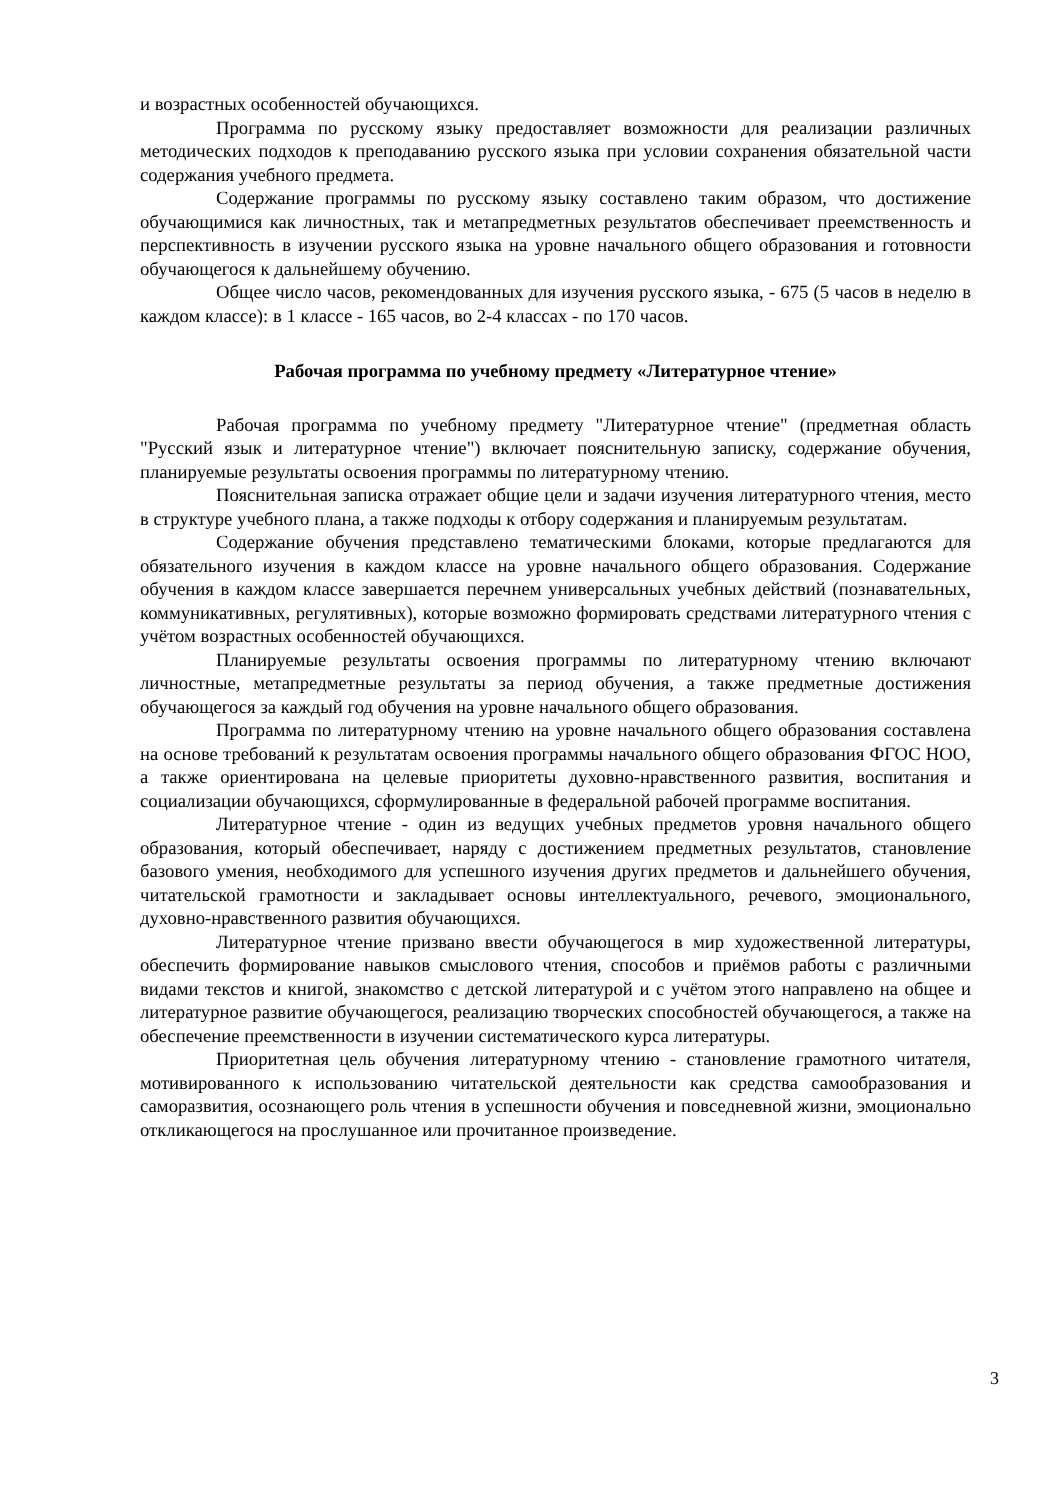и возрастных особенностей обучающихся.
Программа по русскому языку предоставляет возможности для реализации различных методических подходов к преподаванию русского языка при условии сохранения обязательной части содержания учебного предмета.
Содержание программы по русскому языку составлено таким образом, что достижение обучающимися как личностных, так и метапредметных результатов обеспечивает преемственность и перспективность в изучении русского языка на уровне начального общего образования и готовности обучающегося к дальнейшему обучению.
Общее число часов, рекомендованных для изучения русского языка, - 675 (5 часов в неделю в каждом классе): в 1 классе - 165 часов, во 2-4 классах - по 170 часов.
Рабочая программа по учебному предмету «Литературное чтение»
Рабочая программа по учебному предмету "Литературное чтение" (предметная область "Русский язык и литературное чтение") включает пояснительную записку, содержание обучения, планируемые результаты освоения программы по литературному чтению.
Пояснительная записка отражает общие цели и задачи изучения литературного чтения, место в структуре учебного плана, а также подходы к отбору содержания и планируемым результатам.
Содержание обучения представлено тематическими блоками, которые предлагаются для обязательного изучения в каждом классе на уровне начального общего образования. Содержание обучения в каждом классе завершается перечнем универсальных учебных действий (познавательных, коммуникативных, регулятивных), которые возможно формировать средствами литературного чтения с учётом возрастных особенностей обучающихся.
Планируемые результаты освоения программы по литературному чтению включают личностные, метапредметные результаты за период обучения, а также предметные достижения обучающегося за каждый год обучения на уровне начального общего образования.
Программа по литературному чтению на уровне начального общего образования составлена на основе требований к результатам освоения программы начального общего образования ФГОС НОО, а также ориентирована на целевые приоритеты духовно-нравственного развития, воспитания и социализации обучающихся, сформулированные в федеральной рабочей программе воспитания.
Литературное чтение - один из ведущих учебных предметов уровня начального общего образования, который обеспечивает, наряду с достижением предметных результатов, становление базового умения, необходимого для успешного изучения других предметов и дальнейшего обучения, читательской грамотности и закладывает основы интеллектуального, речевого, эмоционального, духовно-нравственного развития обучающихся.
Литературное чтение призвано ввести обучающегося в мир художественной литературы, обеспечить формирование навыков смыслового чтения, способов и приёмов работы с различными видами текстов и книгой, знакомство с детской литературой и с учётом этого направлено на общее и литературное развитие обучающегося, реализацию творческих способностей обучающегося, а также на обеспечение преемственности в изучении систематического курса литературы.
Приоритетная цель обучения литературному чтению - становление грамотного читателя, мотивированного к использованию читательской деятельности как средства самообразования и саморазвития, осознающего роль чтения в успешности обучения и повседневной жизни, эмоционально откликающегося на прослушанное или прочитанное произведение.
3